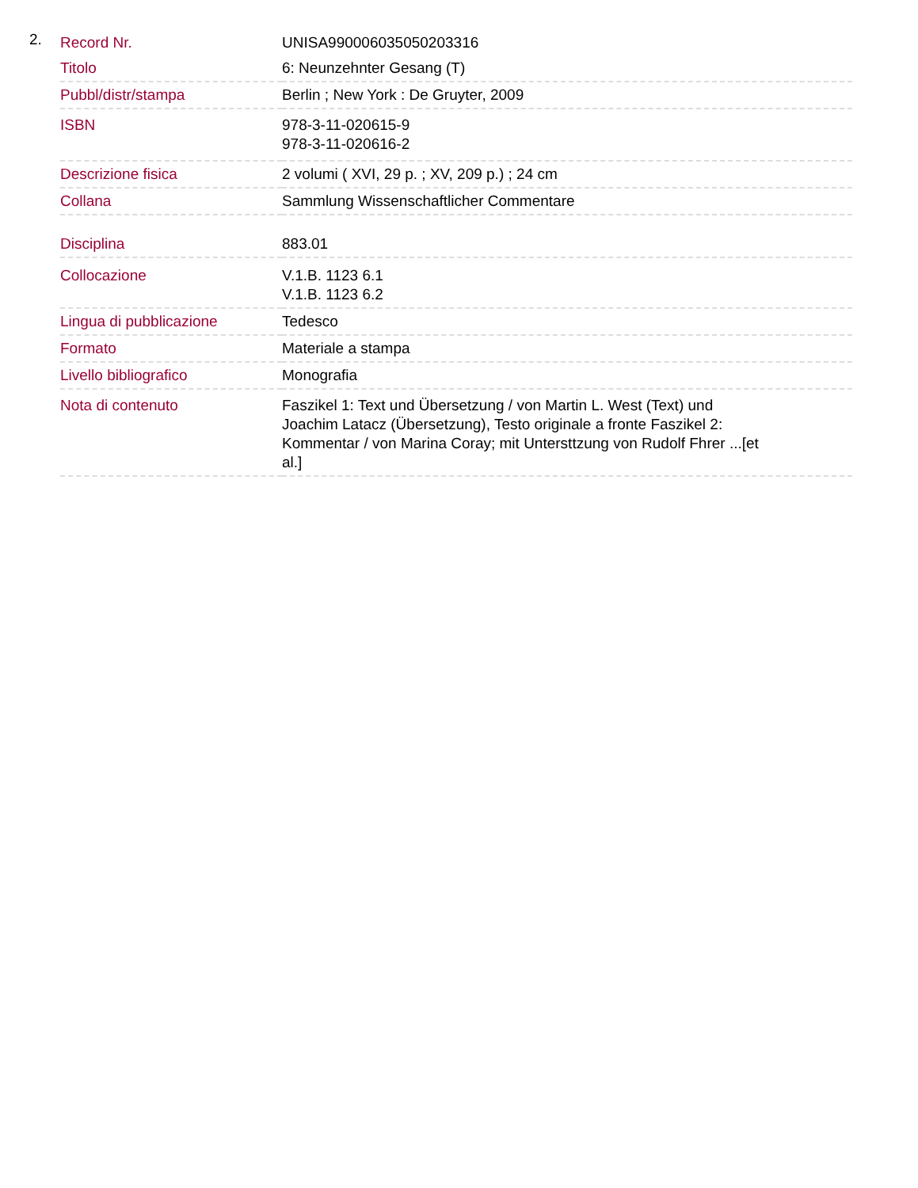2.
| Record Nr. | UNISA990006035050203316 |
| Titolo | 6: Neunzehnter Gesang (T) |
| Pubbl/distr/stampa | Berlin ; New York : De Gruyter, 2009 |
| ISBN | 978-3-11-020615-9 978-3-11-020616-2 |
| Descrizione fisica | 2 volumi ( XVI, 29 p. ; XV, 209 p.) ; 24 cm |
| Collana | Sammlung Wissenschaftlicher Commentare |
| Disciplina | 883.01 |
| Collocazione | V.1.B. 1123 6.1 V.1.B. 1123 6.2 |
| Lingua di pubblicazione | Tedesco |
| Formato | Materiale a stampa |
| Livello bibliografico | Monografia |
| Nota di contenuto | Faszikel 1: Text und Übersetzung / von Martin L. West (Text) und Joachim Latacz (Übersetzung), Testo originale a fronte Faszikel 2: Kommentar / von Marina Coray; mit Untersttzung von Rudolf Fhrer ...[et al.] |